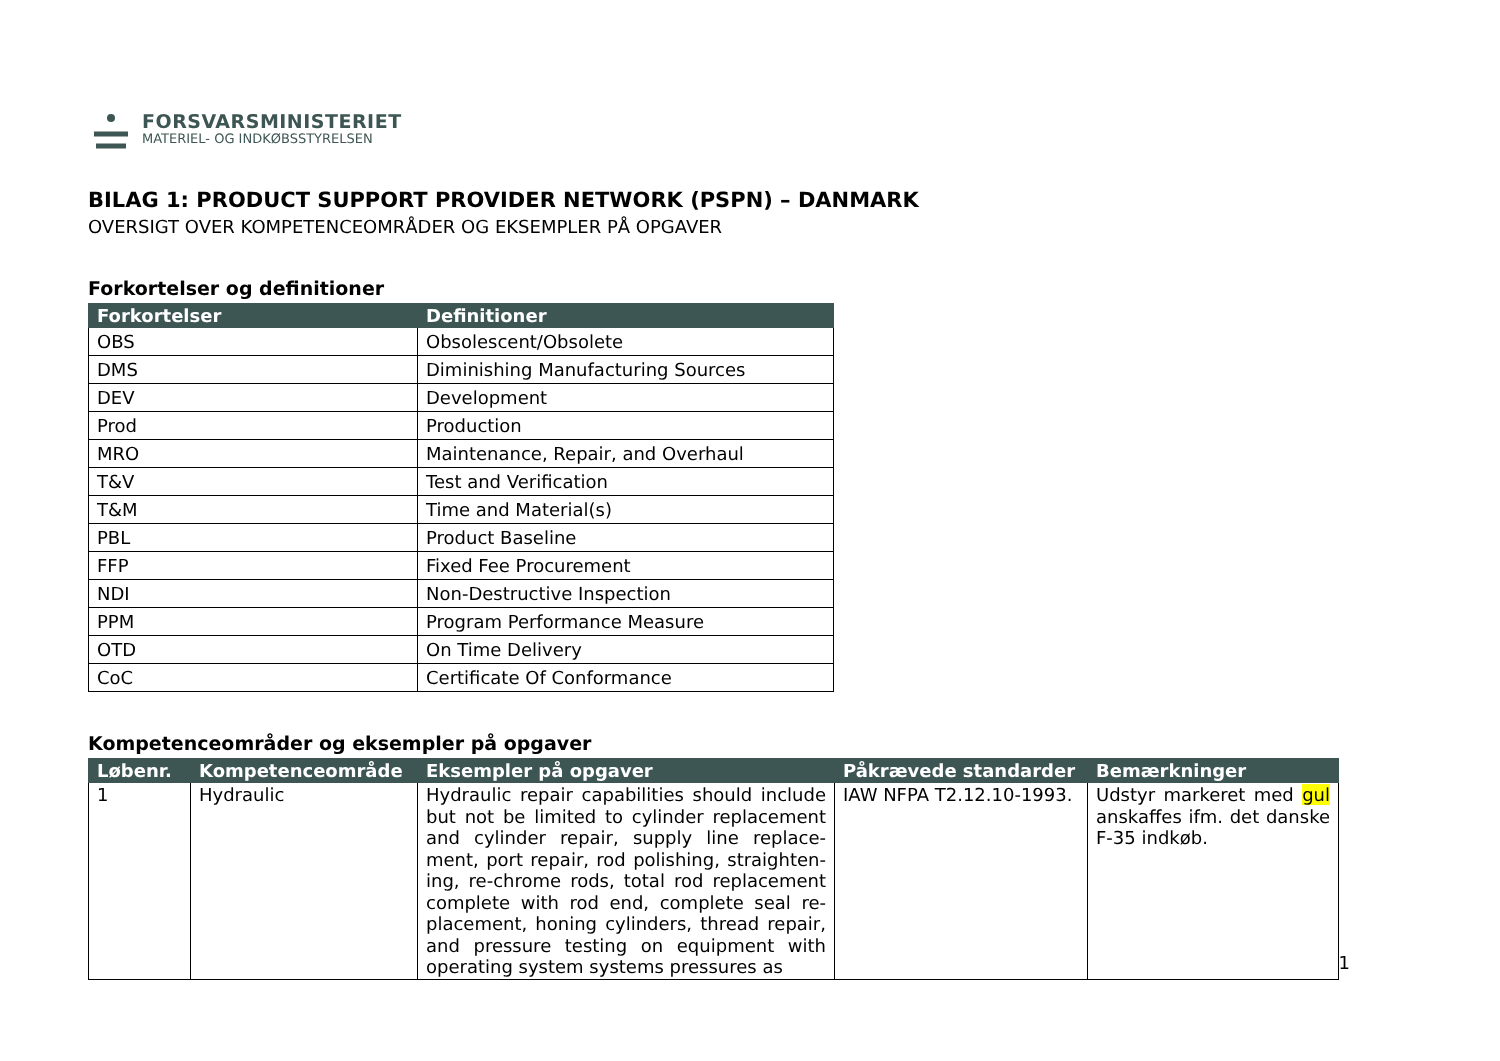FORSVARSMINISTERIET
MATERIEL- OG INDKØBSSTYRELSEN
BILAG 1: PRODUCT SUPPORT PROVIDER NETWORK (PSPN) – DANMARK
OVERSIGT OVER KOMPETENCEOMRÅDER OG EKSEMPLER PÅ OPGAVER
Forkortelser og definitioner
| Forkortelser | Definitioner |
| --- | --- |
| OBS | Obsolescent/Obsolete |
| DMS | Diminishing Manufacturing Sources |
| DEV | Development |
| Prod | Production |
| MRO | Maintenance, Repair, and Overhaul |
| T&V | Test and Verification |
| T&M | Time and Material(s) |
| PBL | Product Baseline |
| FFP | Fixed Fee Procurement |
| NDI | Non-Destructive Inspection |
| PPM | Program Performance Measure |
| OTD | On Time Delivery |
| CoC | Certificate Of Conformance |
Kompetenceområder og eksempler på opgaver
| Løbenr. | Kompetenceområde | Eksempler på opgaver | Påkrævede standarder | Bemærkninger |
| --- | --- | --- | --- | --- |
| 1 | Hydraulic | Hydraulic repair capabilities should include but not be limited to cylinder replacement and cylinder repair, supply line replace­ment, port repair, rod polishing, straighten­ing, re-chrome rods, total rod replacement complete with rod end, complete seal re­placement, honing cylinders, thread repair, and pressure testing on equipment with operating system systems pressures as | IAW NFPA T2.12.10-1993. | Udstyr markeret med gul anskaffes ifm. det danske F-35 indkøb. |
1